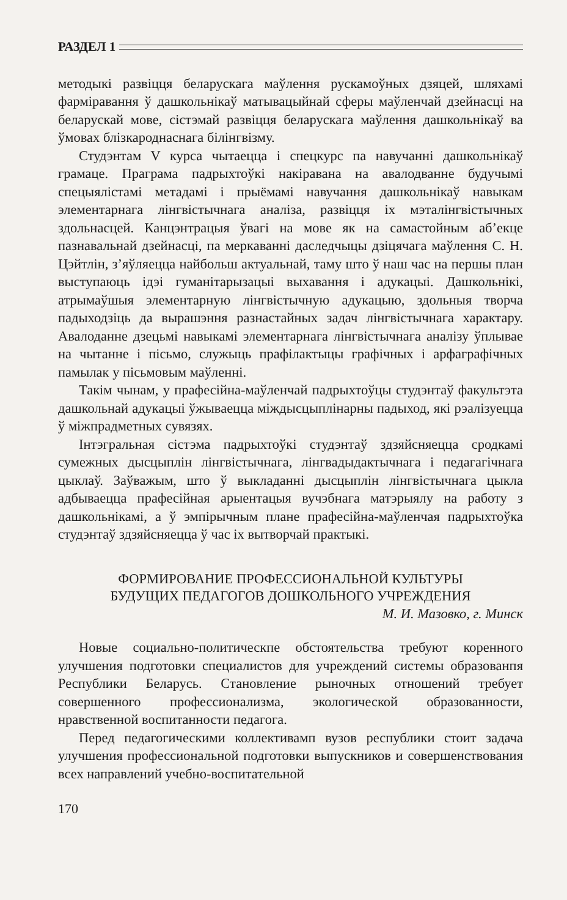РАЗДЕЛ 1
методыкі развіцця беларускага маўлення рускамоўных дзяцей, шляхамі фарміравання ў дашкольнікаў матывацыйнай сферы маўленчай дзейнасці на беларускай мове, сістэмай развіцця беларускага маўлення дашкольнікаў ва ўмовах блізкароднаснага білінгвізму.
Студэнтам V курса чытаецца і спецкурс па навучанні дашкольнікаў грамаце. Праграма падрыхтоўкі накіравана на авалодванне будучымі спецыялістамі метадамі і прыёмамі навучання дашкольнікаў навыкам элементарнага лінгвістычнага аналіза, развіцця іх мэталінгвістычных здольнасцей. Канцэнтрацыя ўвагі на мове як на самастойным аб’екце пазнавальнай дзейнасці, па меркаванні даследчыцы дзіцячага маўлення С. Н. Цэйтлін, з’яўляецца найбольш актуальнай, таму што ў наш час на першы план выступаюць ідэі гуманітарызацыі выхавання і адукацыі. Дашкольнікі, атрымаўшыя элементарную лінгвістычную адукацыю, здольныя творча падыходзіць да вырашэння разнастайных задач лінгвістычнага характару. Авалоданне дзецьмі навыкамі элементарнага лінгвістычнага аналізу ўплывае на чытанне і пісьмо, служыць прафілактыцы графічных і арфаграфічных памылак у пісьмовым маўленні.
Такім чынам, у прафесійна-маўленчай падрыхтоўцы студэнтаў факультэта дашкольнай адукацыі ўжываецца міждысцыплінарны падыход, які рэалізуецца ў міжпрадметных сувязях.
Інтэгральная сістэма падрыхтоўкі студэнтаў здзяйсняецца сродкамі сумежных дысцыплін лінгвістычнага, лінгвадыдактычнага і педагагічнага цыклаў. Заўважым, што ў выкладанні дысцыплін лінгвістычнага цыкла адбываецца прафесійная арыентацыя вучэбнага матэрыялу на работу з дашкольнікамі, а ў эмпірычным плане прафесійна-маўленчая падрыхтоўка студэнтаў здзяйсняецца ў час іх вытворчай практыкі.
ФОРМИРОВАНИЕ ПРОФЕССИОНАЛЬНОЙ КУЛЬТУРЫ
БУДУЩИХ ПЕДАГОГОВ ДОШКОЛЬНОГО УЧРЕЖДЕНИЯ
М. И. Мазовко, г. Минск
Новые социально-политическпе обстоятельства требуют коренного улучшения подготовки специалистов для учреждений системы образованпя Республики Беларусь. Становление рыночных отношений требует совершенного профессионализма, экологической образованности, нравственной воспитанности педагога.
Перед педагогическими коллективамп вузов республики стоит задача улучшения профессиональной подготовки выпускников и совершенствования всех направлений учебно-воспитательной
170